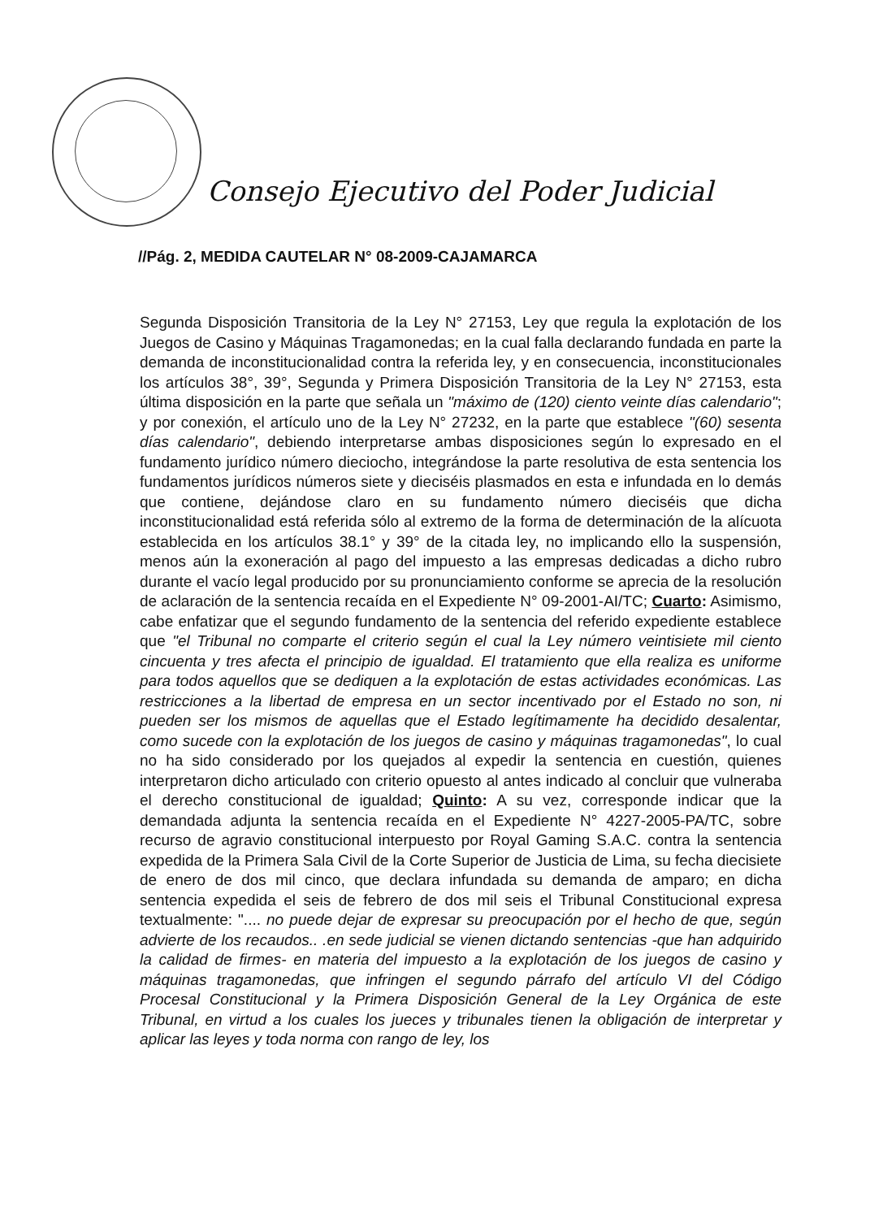Consejo Ejecutivo del Poder Judicial
//Pág. 2, MEDIDA CAUTELAR N° 08-2009-CAJAMARCA
Segunda Disposición Transitoria de la Ley N° 27153, Ley que regula la explotación de los Juegos de Casino y Máquinas Tragamonedas; en la cual falla declarando fundada en parte la demanda de inconstitucionalidad contra la referida ley, y en consecuencia, inconstitucionales los artículos 38°, 39°, Segunda y Primera Disposición Transitoria de la Ley N° 27153, esta última disposición en la parte que señala un "máximo de (120) ciento veinte días calendario"; y por conexión, el artículo uno de la Ley N° 27232, en la parte que establece "(60) sesenta días calendario", debiendo interpretarse ambas disposiciones según lo expresado en el fundamento jurídico número dieciocho, integrándose la parte resolutiva de esta sentencia los fundamentos jurídicos números siete y dieciséis plasmados en esta e infundada en lo demás que contiene, dejándose claro en su fundamento número dieciséis que dicha inconstitucionalidad está referida sólo al extremo de la forma de determinación de la alícuota establecida en los artículos 38.1° y 39° de la citada ley, no implicando ello la suspensión, menos aún la exoneración al pago del impuesto a las empresas dedicadas a dicho rubro durante el vacío legal producido por su pronunciamiento conforme se aprecia de la resolución de aclaración de la sentencia recaída en el Expediente N° 09-2001-AI/TC; Cuarto: Asimismo, cabe enfatizar que el segundo fundamento de la sentencia del referido expediente establece que "el Tribunal no comparte el criterio según el cual la Ley número veintisiete mil ciento cincuenta y tres afecta el principio de igualdad. El tratamiento que ella realiza es uniforme para todos aquellos que se dediquen a la explotación de estas actividades económicas. Las restricciones a la libertad de empresa en un sector incentivado por el Estado no son, ni pueden ser los mismos de aquellas que el Estado legítimamente ha decidido desalentar, como sucede con la explotación de los juegos de casino y máquinas tragamonedas", lo cual no ha sido considerado por los quejados al expedir la sentencia en cuestión, quienes interpretaron dicho articulado con criterio opuesto al antes indicado al concluir que vulneraba el derecho constitucional de igualdad; Quinto: A su vez, corresponde indicar que la demandada adjunta la sentencia recaída en el Expediente N° 4227-2005-PA/TC, sobre recurso de agravio constitucional interpuesto por Royal Gaming S.A.C. contra la sentencia expedida de la Primera Sala Civil de la Corte Superior de Justicia de Lima, su fecha diecisiete de enero de dos mil cinco, que declara infundada su demanda de amparo; en dicha sentencia expedida el seis de febrero de dos mil seis el Tribunal Constitucional expresa textualmente: ".... no puede dejar de expresar su preocupación por el hecho de que, según advierte de los recaudos.. .en sede judicial se vienen dictando sentencias -que han adquirido la calidad de firmes- en materia del impuesto a la explotación de los juegos de casino y máquinas tragamonedas, que infringen el segundo párrafo del artículo VI del Código Procesal Constitucional y la Primera Disposición General de la Ley Orgánica de este Tribunal, en virtud a los cuales los jueces y tribunales tienen la obligación de interpretar y aplicar las leyes y toda norma con rango de ley, los